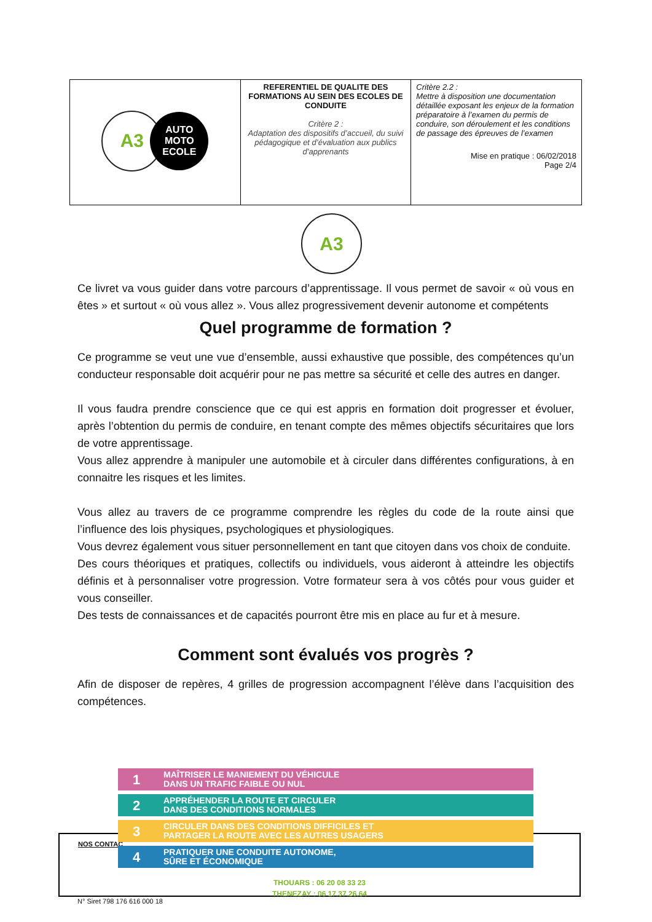| A3 AUTO MOTO ECOLE | REFERENTIEL DE QUALITE DES FORMATIONS AU SEIN DES ECOLES DE CONDUITE Critère 2 : Adaptation des dispositifs d’accueil, du suivi pédagogique et d’évaluation aux publics d’apprenants | Critère 2.2 : Mettre à disposition une documentation détaillée exposant les enjeux de la formation préparatoire à l’examen du permis de conduire, son déroulement et les conditions de passage des épreuves de l’examen Mise en pratique : 06/02/2018 Page 2/4 |
A3
Ce livret va vous guider dans votre parcours d’apprentissage. Il vous permet de savoir « où vous en êtes » et surtout « où vous allez ». Vous allez progressivement devenir autonome et compétents
Quel programme de formation ?
Ce programme se veut une vue d’ensemble, aussi exhaustive que possible, des compétences qu’un conducteur responsable doit acquérir pour ne pas mettre sa sécurité et celle des autres en danger.
Il vous faudra prendre conscience que ce qui est appris en formation doit progresser et évoluer, après l’obtention du permis de conduire, en tenant compte des mêmes objectifs sécuritaires que lors de votre apprentissage.
Vous allez apprendre à manipuler une automobile et à circuler dans différentes configurations, à en connaitre les risques et les limites.
Vous allez au travers de ce programme comprendre les règles du code de la route ainsi que l’influence des lois physiques, psychologiques et physiologiques.
Vous devrez également vous situer personnellement en tant que citoyen dans vos choix de conduite.
Des cours théoriques et pratiques, collectifs ou individuels, vous aideront à atteindre les objectifs définis et à personnaliser votre progression. Votre formateur sera à vos côtés pour vous guider et vous conseiller.
Des tests de connaissances et de capacités pourront être mis en place au fur et à mesure.
Comment sont évalués vos progrès ?
Afin de disposer de repères, 4 grilles de progression accompagnent l’élève dans l’acquisition des compétences.
NOS CONTAC
THOUARS : 06 20 08 33 23
THENEZAY : 06 17.37.26.64
1
MAÎTRISER LE MANIEMENT DU VÉHICULE
DANS UN TRAFIC FAIBLE OU NUL
2
APPRÉHENDER LA ROUTE ET CIRCULER
DANS DES CONDITIONS NORMALES
3
CIRCULER DANS DES CONDITIONS DIFFICILES ET
PARTAGER LA ROUTE AVEC LES AUTRES USAGERS
4
PRATIQUER UNE CONDUITE AUTONOME,
SÛRE ET ÉCONOMIQUE
N° Siret 798 176 616 000 18